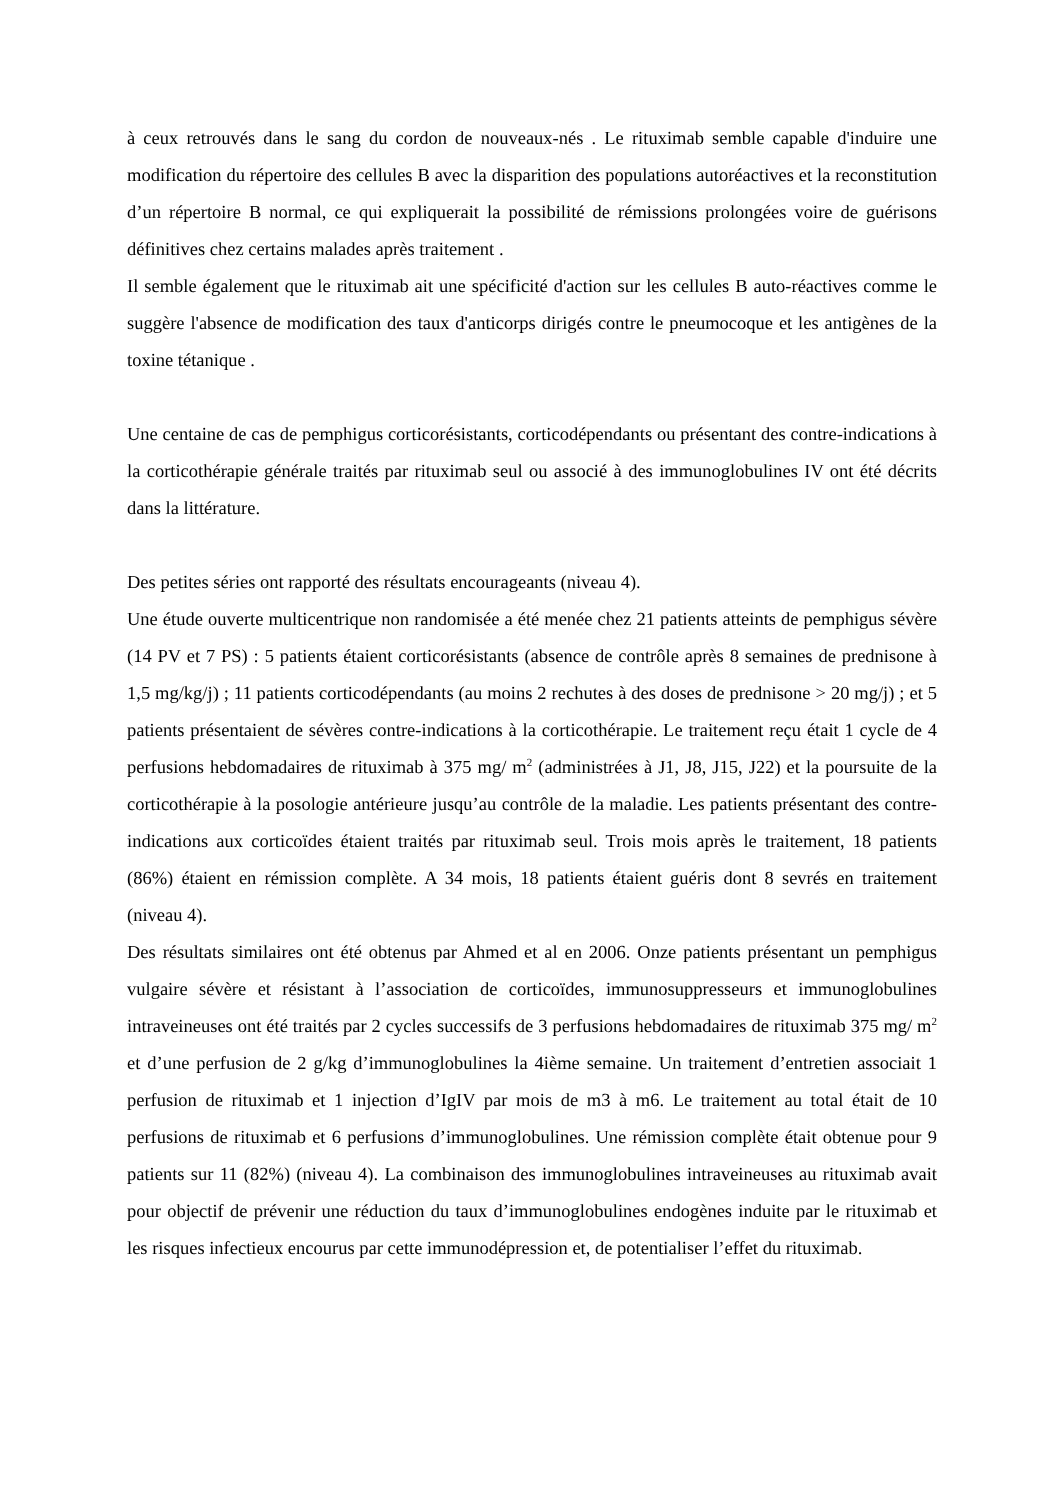à ceux retrouvés dans le sang du cordon de nouveaux-nés . Le rituximab semble capable d'induire une modification du répertoire des cellules B avec la disparition des populations autoréactives et la reconstitution d’un répertoire B normal, ce qui expliquerait la possibilité de rémissions prolongées voire de guérisons définitives chez certains malades après traitement .
Il semble également que le rituximab ait une spécificité d'action sur les cellules B auto-réactives comme le suggère l'absence de modification des taux d'anticorps dirigés contre le pneumocoque et les antigènes de la toxine tétanique .
Une centaine de cas de pemphigus corticorésistants, corticodépendants ou présentant des contre-indications à la corticothérapie générale traités par rituximab seul ou associé à des immunoglobulines IV ont été décrits dans la littérature.
Des petites séries ont rapporté des résultats encourageants (niveau 4).
Une étude ouverte multicentrique non randomisée a été menée chez 21 patients atteints de pemphigus sévère (14 PV et 7 PS) : 5 patients étaient corticorésistants (absence de contrôle après 8 semaines de prednisone à 1,5 mg/kg/j) ; 11 patients corticodépendants (au moins 2 rechutes à des doses de prednisone > 20 mg/j) ; et 5 patients présentaient de sévères contre-indications à la corticothérapie. Le traitement reçu était 1 cycle de 4 perfusions hebdomadaires de rituximab à 375 mg/ m<sup>2</sup> (administrées à J1, J8, J15, J22) et la poursuite de la corticothérapie à la posologie antérieure jusqu’au contrôle de la maladie. Les patients présentant des contre-indications aux corticoïdes étaient traités par rituximab seul. Trois mois après le traitement, 18 patients (86%) étaient en rémission complète. A 34 mois, 18 patients étaient guéris dont 8 sevrés en traitement (niveau 4).
Des résultats similaires ont été obtenus par Ahmed et al en 2006. Onze patients présentant un pemphigus vulgaire sévère et résistant à l’association de corticoïdes, immunosuppresseurs et immunoglobulines intraveineuses ont été traités par 2 cycles successifs de 3 perfusions hebdomadaires de rituximab 375 mg/ m<sup>2</sup> et d’une perfusion de 2 g/kg d’immunoglobulines la 4ième semaine. Un traitement d’entretien associait 1 perfusion de rituximab et 1 injection d’IgIV par mois de m3 à m6. Le traitement au total était de 10 perfusions de rituximab et 6 perfusions d’immunoglobulines. Une rémission complète était obtenue pour 9 patients sur 11 (82%) (niveau 4). La combinaison des immunoglobulines intraveineuses au rituximab avait pour objectif de prévenir une réduction du taux d’immunoglobulines endogènes induite par le rituximab et les risques infectieux encourus par cette immunodépression et, de potentialiser l’effet du rituximab.